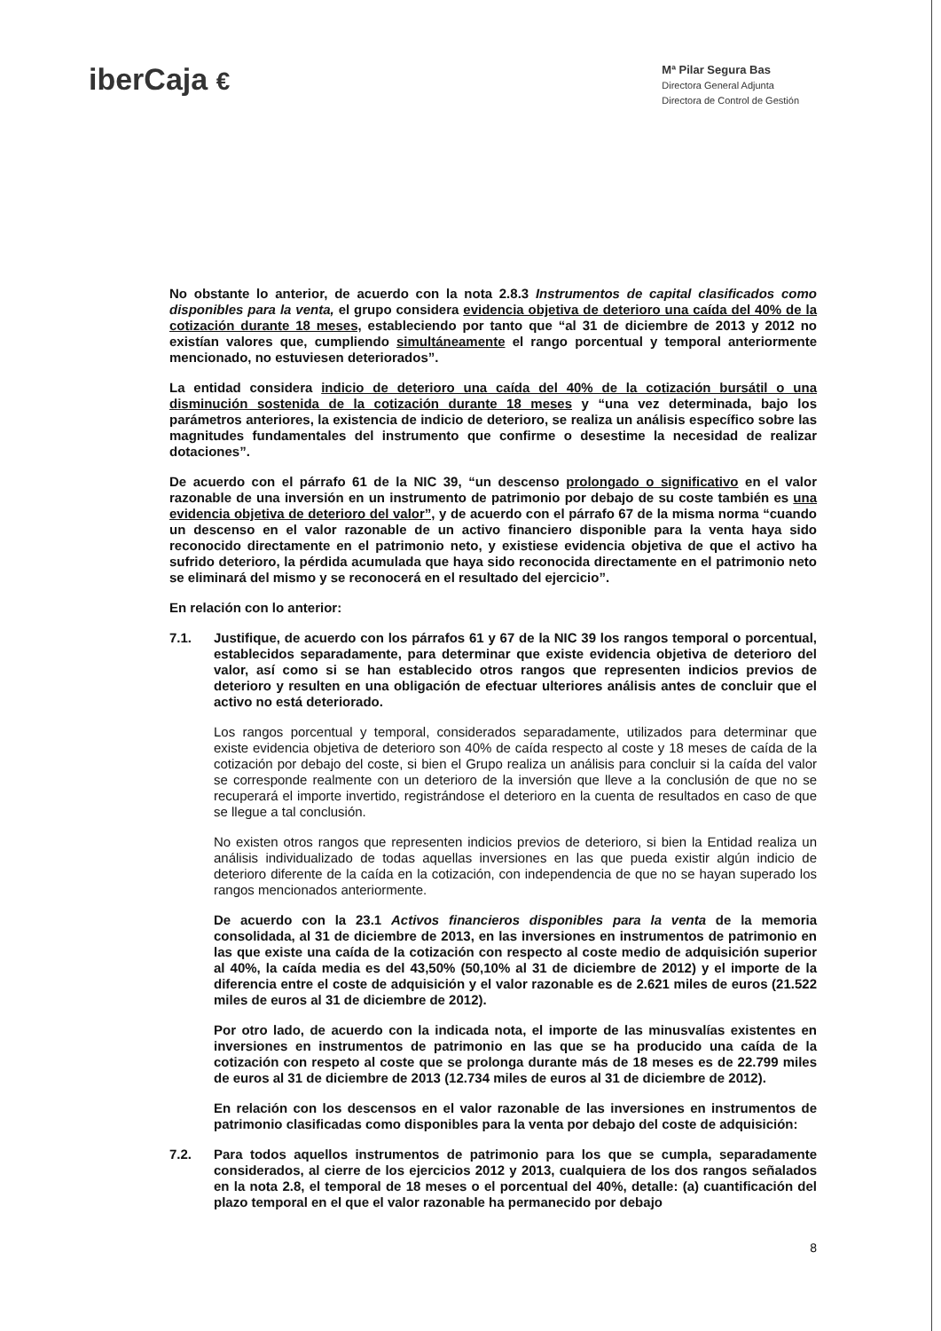iberCaja €
Mª Pilar Segura Bas
Directora General Adjunta
Directora de Control de Gestión
No obstante lo anterior, de acuerdo con la nota 2.8.3 Instrumentos de capital clasificados como disponibles para la venta, el grupo considera evidencia objetiva de deterioro una caída del 40% de la cotización durante 18 meses, estableciendo por tanto que “al 31 de diciembre de 2013 y 2012 no existían valores que, cumpliendo simultáneamente el rango porcentual y temporal anteriormente mencionado, no estuviesen deteriorados”.
La entidad considera indicio de deterioro una caída del 40% de la cotización bursátil o una disminución sostenida de la cotización durante 18 meses y “una vez determinada, bajo los parámetros anteriores, la existencia de indicio de deterioro, se realiza un análisis específico sobre las magnitudes fundamentales del instrumento que confirme o desestime la necesidad de realizar dotaciones”.
De acuerdo con el párrafo 61 de la NIC 39, “un descenso prolongado o significativo en el valor razonable de una inversión en un instrumento de patrimonio por debajo de su coste también es una evidencia objetiva de deterioro del valor”, y de acuerdo con el párrafo 67 de la misma norma “cuando un descenso en el valor razonable de un activo financiero disponible para la venta haya sido reconocido directamente en el patrimonio neto, y existiese evidencia objetiva de que el activo ha sufrido deterioro, la pérdida acumulada que haya sido reconocida directamente en el patrimonio neto se eliminará del mismo y se reconocerá en el resultado del ejercicio”.
En relación con lo anterior:
7.1. Justifique, de acuerdo con los párrafos 61 y 67 de la NIC 39 los rangos temporal o porcentual, establecidos separadamente, para determinar que existe evidencia objetiva de deterioro del valor, así como si se han establecido otros rangos que representen indicios previos de deterioro y resulten en una obligación de efectuar ulteriores análisis antes de concluir que el activo no está deteriorado.
Los rangos porcentual y temporal, considerados separadamente, utilizados para determinar que existe evidencia objetiva de deterioro son 40% de caída respecto al coste y 18 meses de caída de la cotización por debajo del coste, si bien el Grupo realiza un análisis para concluir si la caída del valor se corresponde realmente con un deterioro de la inversión que lleve a la conclusión de que no se recuperará el importe invertido, registrándose el deterioro en la cuenta de resultados en caso de que se llegue a tal conclusión.
No existen otros rangos que representen indicios previos de deterioro, si bien la Entidad realiza un análisis individualizado de todas aquellas inversiones en las que pueda existir algún indicio de deterioro diferente de la caída en la cotización, con independencia de que no se hayan superado los rangos mencionados anteriormente.
De acuerdo con la 23.1 Activos financieros disponibles para la venta de la memoria consolidada, al 31 de diciembre de 2013, en las inversiones en instrumentos de patrimonio en las que existe una caída de la cotización con respecto al coste medio de adquisición superior al 40%, la caída media es del 43,50% (50,10% al 31 de diciembre de 2012) y el importe de la diferencia entre el coste de adquisición y el valor razonable es de 2.621 miles de euros (21.522 miles de euros al 31 de diciembre de 2012).
Por otro lado, de acuerdo con la indicada nota, el importe de las minusvalías existentes en inversiones en instrumentos de patrimonio en las que se ha producido una caída de la cotización con respeto al coste que se prolonga durante más de 18 meses es de 22.799 miles de euros al 31 de diciembre de 2013 (12.734 miles de euros al 31 de diciembre de 2012).
En relación con los descensos en el valor razonable de las inversiones en instrumentos de patrimonio clasificadas como disponibles para la venta por debajo del coste de adquisición:
7.2. Para todos aquellos instrumentos de patrimonio para los que se cumpla, separadamente considerados, al cierre de los ejercicios 2012 y 2013, cualquiera de los dos rangos señalados en la nota 2.8, el temporal de 18 meses o el porcentual del 40%, detalle: (a) cuantificación del plazo temporal en el que el valor razonable ha permanecido por debajo
8